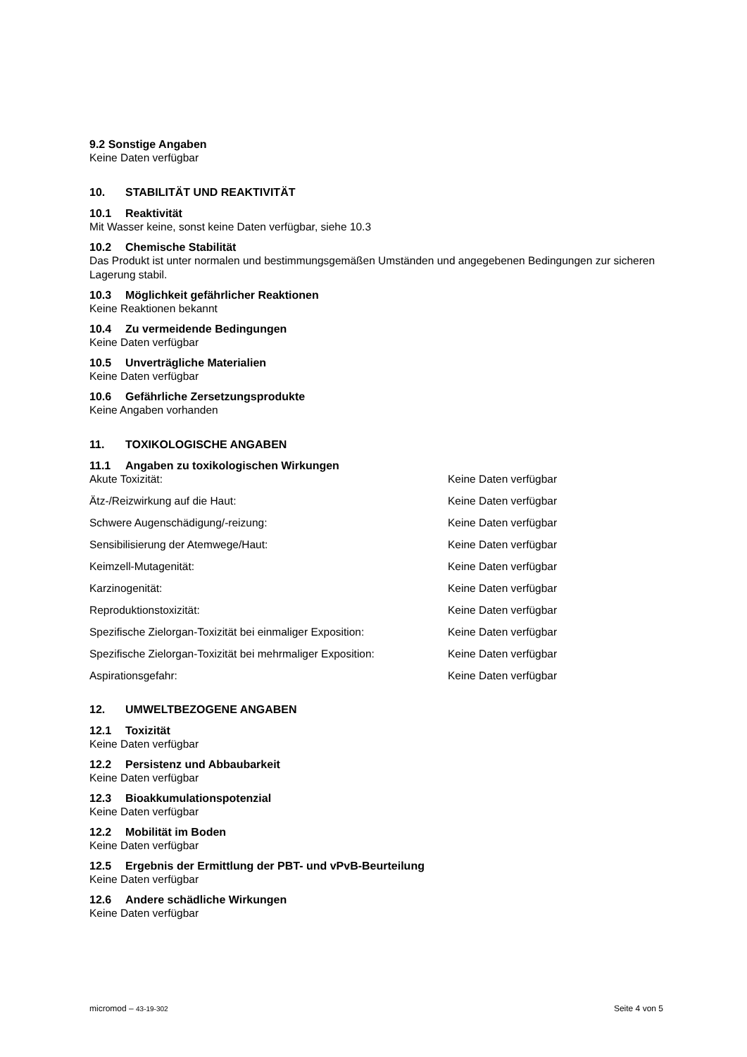9.2 Sonstige Angaben
Keine Daten verfügbar
10. STABILITÄT UND REAKTIVITÄT
10.1 Reaktivität
Mit Wasser keine, sonst keine Daten verfügbar, siehe 10.3
10.2 Chemische Stabilität
Das Produkt ist unter normalen und bestimmungsgemäßen Umständen und angegebenen Bedingungen zur sicheren Lagerung stabil.
10.3 Möglichkeit gefährlicher Reaktionen
Keine Reaktionen bekannt
10.4 Zu vermeidende Bedingungen
Keine Daten verfügbar
10.5 Unverträgliche Materialien
Keine Daten verfügbar
10.6 Gefährliche Zersetzungsprodukte
Keine Angaben vorhanden
11. TOXIKOLOGISCHE ANGABEN
11.1 Angaben zu toxikologischen Wirkungen
| Akute Toxizität: | Keine Daten verfügbar |
| Ätz-/Reizwirkung auf die Haut: | Keine Daten verfügbar |
| Schwere Augenschädigung/-reizung: | Keine Daten verfügbar |
| Sensibilisierung der Atemwege/Haut: | Keine Daten verfügbar |
| Keimzell-Mutagenität: | Keine Daten verfügbar |
| Karzinogenität: | Keine Daten verfügbar |
| Reproduktionstoxizität: | Keine Daten verfügbar |
| Spezifische Zielorgan-Toxizität bei einmaliger Exposition: | Keine Daten verfügbar |
| Spezifische Zielorgan-Toxizität bei mehrmaliger Exposition: | Keine Daten verfügbar |
| Aspirationsgefahr: | Keine Daten verfügbar |
12. UMWELTBEZOGENE ANGABEN
12.1 Toxizität
Keine Daten verfügbar
12.2 Persistenz und Abbaubarkeit
Keine Daten verfügbar
12.3 Bioakkumulationspotenzial
Keine Daten verfügbar
12.2 Mobilität im Boden
Keine Daten verfügbar
12.5 Ergebnis der Ermittlung der PBT- und vPvB-Beurteilung
Keine Daten verfügbar
12.6 Andere schädliche Wirkungen
Keine Daten verfügbar
micromod – 43-19-302 Seite 4 von 5